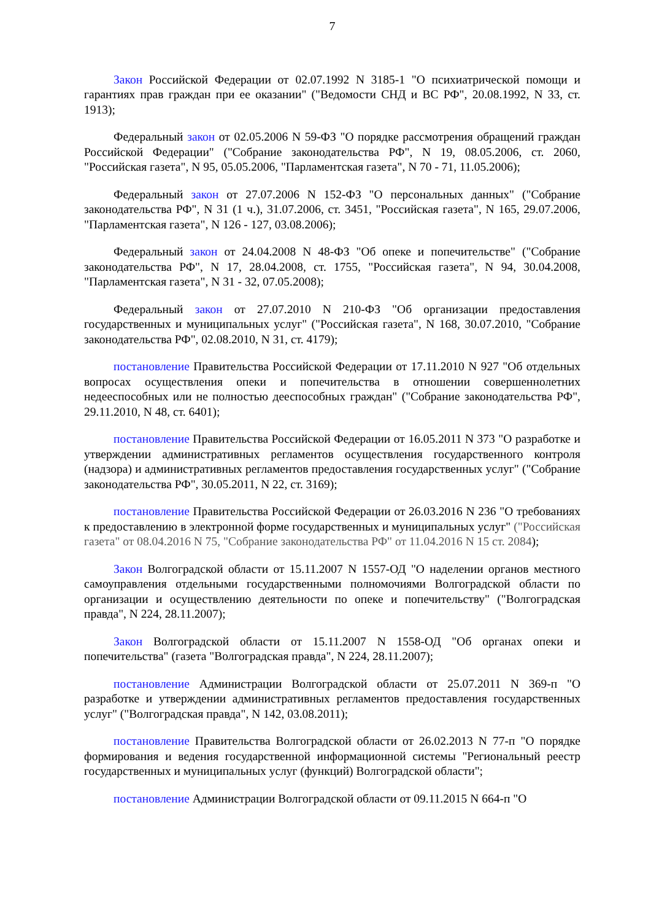7
Закон Российской Федерации от 02.07.1992 N 3185-1 "О психиатрической помощи и гарантиях прав граждан при ее оказании" ("Ведомости СНД и ВС РФ", 20.08.1992, N 33, ст. 1913);
Федеральный закон от 02.05.2006 N 59-ФЗ "О порядке рассмотрения обращений граждан Российской Федерации" ("Собрание законодательства РФ", N 19, 08.05.2006, ст. 2060, "Российская газета", N 95, 05.05.2006, "Парламентская газета", N 70 - 71, 11.05.2006);
Федеральный закон от 27.07.2006 N 152-ФЗ "О персональных данных" ("Собрание законодательства РФ", N 31 (1 ч.), 31.07.2006, ст. 3451, "Российская газета", N 165, 29.07.2006, "Парламентская газета", N 126 - 127, 03.08.2006);
Федеральный закон от 24.04.2008 N 48-ФЗ "Об опеке и попечительстве" ("Собрание законодательства РФ", N 17, 28.04.2008, ст. 1755, "Российская газета", N 94, 30.04.2008, "Парламентская газета", N 31 - 32, 07.05.2008);
Федеральный закон от 27.07.2010 N 210-ФЗ "Об организации предоставления государственных и муниципальных услуг" ("Российская газета", N 168, 30.07.2010, "Собрание законодательства РФ", 02.08.2010, N 31, ст. 4179);
постановление Правительства Российской Федерации от 17.11.2010 N 927 "Об отдельных вопросах осуществления опеки и попечительства в отношении совершеннолетних недееспособных или не полностью дееспособных граждан" ("Собрание законодательства РФ", 29.11.2010, N 48, ст. 6401);
постановление Правительства Российской Федерации от 16.05.2011 N 373 "О разработке и утверждении административных регламентов осуществления государственного контроля (надзора) и административных регламентов предоставления государственных услуг" ("Собрание законодательства РФ", 30.05.2011, N 22, ст. 3169);
постановление Правительства Российской Федерации от 26.03.2016 N 236 "О требованиях к предоставлению в электронной форме государственных и муниципальных услуг" ("Российская газета" от 08.04.2016 N 75, "Собрание законодательства РФ" от 11.04.2016 N 15 ст. 2084);
Закон Волгоградской области от 15.11.2007 N 1557-ОД "О наделении органов местного самоуправления отдельными государственными полномочиями Волгоградской области по организации и осуществлению деятельности по опеке и попечительству" ("Волгоградская правда", N 224, 28.11.2007);
Закон Волгоградской области от 15.11.2007 N 1558-ОД "Об органах опеки и попечительства" (газета "Волгоградская правда", N 224, 28.11.2007);
постановление Администрации Волгоградской области от 25.07.2011 N 369-п "О разработке и утверждении административных регламентов предоставления государственных услуг" ("Волгоградская правда", N 142, 03.08.2011);
постановление Правительства Волгоградской области от 26.02.2013 N 77-п "О порядке формирования и ведения государственной информационной системы "Региональный реестр государственных и муниципальных услуг (функций) Волгоградской области";
постановление Администрации Волгоградской области от 09.11.2015 N 664-п "О